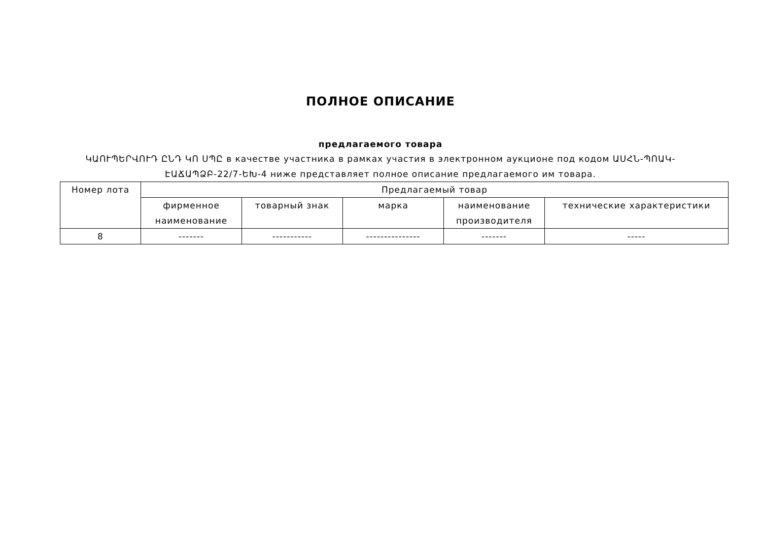ПОЛНОЕ ОПИСАНИЕ
предлагаемого товара
ԿԱՈՒՊԵՐՎՈՒԴ ԸՆԴ ԿՈ ՍՊԸ в качестве участника в рамках участия в электронном аукционе под кодом ԱՍՀՆ-ՊՈԱԿ-ԷԱՃԱՊՁԲ-22/7-ԵԽ-4 ниже представляет полное описание предлагаемого им товара.
| Номер лота | Предлагаемый товар | | | | |
| --- | --- | --- | --- | --- | --- |
| | фирменное наименование | товарный знак | марка | наименование производителя | технические характеристики |
| 8 | ------- | ----------- | --------------- | ------- | ----- |